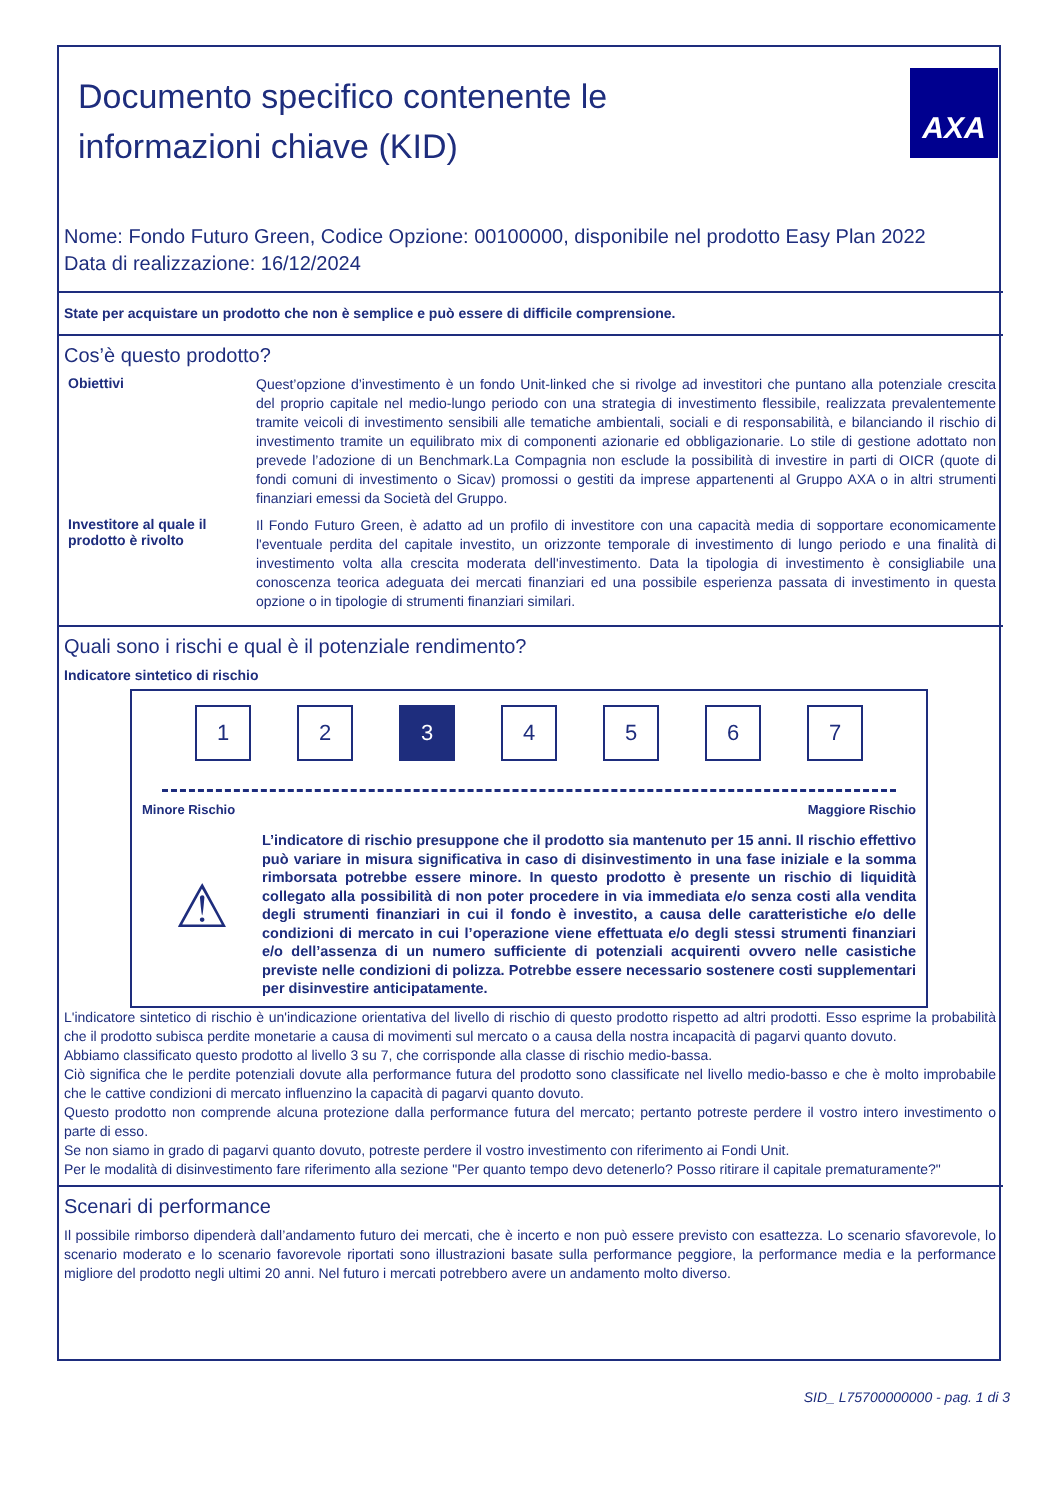Documento specifico contenente le
informazioni chiave (KID)
AXA
Nome: Fondo Futuro Green, Codice Opzione: 00100000, disponibile nel prodotto Easy Plan 2022
Data di realizzazione: 16/12/2024
State per acquistare un prodotto che non è semplice e può essere di difficile comprensione.
Cos’è questo prodotto?
Obiettivi
Quest’opzione d’investimento è un fondo Unit-linked che si rivolge ad investitori che puntano alla potenziale crescita del proprio capitale nel medio-lungo periodo con una strategia di investimento flessibile, realizzata prevalentemente tramite veicoli di investimento sensibili alle tematiche ambientali, sociali e di responsabilità, e bilanciando il rischio di investimento tramite un equilibrato mix di componenti azionarie ed obbligazionarie. Lo stile di gestione adottato non prevede l’adozione di un Benchmark.La Compagnia non esclude la possibilità di investire in parti di OICR (quote di fondi comuni di investimento o Sicav) promossi o gestiti da imprese appartenenti al Gruppo AXA o in altri strumenti finanziari emessi da Società del Gruppo.
Investitore al quale il prodotto è rivolto
Il Fondo Futuro Green, è adatto ad un profilo di investitore con una capacità media di sopportare economicamente l'eventuale perdita del capitale investito, un orizzonte temporale di investimento di lungo periodo e una finalità di investimento volta alla crescita moderata dell'investimento. Data la tipologia di investimento è consigliabile una conoscenza teorica adeguata dei mercati finanziari ed una possibile esperienza passata di investimento in questa opzione o in tipologie di strumenti finanziari similari.
Quali sono i rischi e qual è il potenziale rendimento?
Indicatore sintetico di rischio
1 2 3 4 5 6 7
Minore Rischio Maggiore Rischio
⚠
L’indicatore di rischio presuppone che il prodotto sia mantenuto per 15 anni. Il rischio effettivo può variare in misura significativa in caso di disinvestimento in una fase iniziale e la somma rimborsata potrebbe essere minore. In questo prodotto è presente un rischio di liquidità collegato alla possibilità di non poter procedere in via immediata e/o senza costi alla vendita degli strumenti finanziari in cui il fondo è investito, a causa delle caratteristiche e/o delle condizioni di mercato in cui l’operazione viene effettuata e/o degli stessi strumenti finanziari e/o dell’assenza di un numero sufficiente di potenziali acquirenti ovvero nelle casistiche previste nelle condizioni di polizza. Potrebbe essere necessario sostenere costi supplementari per disinvestire anticipatamente.
L'indicatore sintetico di rischio è un'indicazione orientativa del livello di rischio di questo prodotto rispetto ad altri prodotti. Esso esprime la probabilità che il prodotto subisca perdite monetarie a causa di movimenti sul mercato o a causa della nostra incapacità di pagarvi quanto dovuto.
Abbiamo classificato questo prodotto al livello 3 su 7, che corrisponde alla classe di rischio medio-bassa.
Ciò significa che le perdite potenziali dovute alla performance futura del prodotto sono classificate nel livello medio-basso e che è molto improbabile che le cattive condizioni di mercato influenzino la capacità di pagarvi quanto dovuto.
Questo prodotto non comprende alcuna protezione dalla performance futura del mercato; pertanto potreste perdere il vostro intero investimento o parte di esso.
Se non siamo in grado di pagarvi quanto dovuto, potreste perdere il vostro investimento con riferimento ai Fondi Unit.
Per le modalità di disinvestimento fare riferimento alla sezione "Per quanto tempo devo detenerlo? Posso ritirare il capitale prematuramente?"
Scenari di performance
Il possibile rimborso dipenderà dall’andamento futuro dei mercati, che è incerto e non può essere previsto con esattezza. Lo scenario sfavorevole, lo scenario moderato e lo scenario favorevole riportati sono illustrazioni basate sulla performance peggiore, la performance media e la performance migliore del prodotto negli ultimi 20 anni. Nel futuro i mercati potrebbero avere un andamento molto diverso.
SID_ L75700000000 - pag. 1 di 3